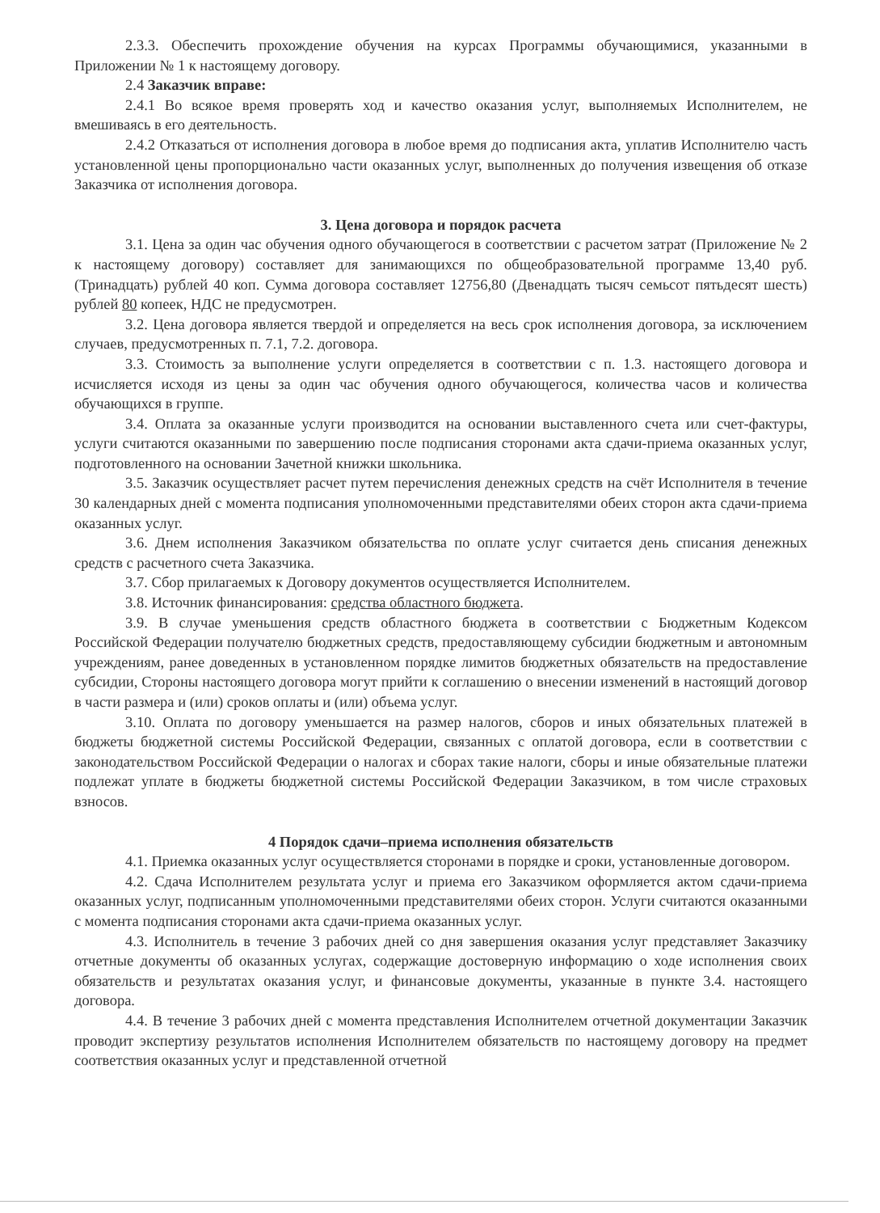2.3.3. Обеспечить прохождение обучения на курсах Программы обучающимися, указанными в Приложении № 1 к настоящему договору.
2.4 Заказчик вправе:
2.4.1 Во всякое время проверять ход и качество оказания услуг, выполняемых Исполнителем, не вмешиваясь в его деятельность.
2.4.2 Отказаться от исполнения договора в любое время до подписания акта, уплатив Исполнителю часть установленной цены пропорционально части оказанных услуг, выполненных до получения извещения об отказе Заказчика от исполнения договора.
3. Цена договора и порядок расчета
3.1. Цена за один час обучения одного обучающегося в соответствии с расчетом затрат (Приложение № 2 к настоящему договору) составляет для занимающихся по общеобразовательной программе 13,40 руб. (Тринадцать) рублей 40 коп. Сумма договора составляет 12756,80 (Двенадцать тысяч семьсот пятьдесят шесть) рублей 80 копеек, НДС не предусмотрен.
3.2. Цена договора является твердой и определяется на весь срок исполнения договора, за исключением случаев, предусмотренных п. 7.1, 7.2. договора.
3.3. Стоимость за выполнение услуги определяется в соответствии с п. 1.3. настоящего договора и исчисляется исходя из цены за один час обучения одного обучающегося, количества часов и количества обучающихся в группе.
3.4. Оплата за оказанные услуги производится на основании выставленного счета или счет-фактуры, услуги считаются оказанными по завершению после подписания сторонами акта сдачи-приема оказанных услуг, подготовленного на основании Зачетной книжки школьника.
3.5. Заказчик осуществляет расчет путем перечисления денежных средств на счёт Исполнителя в течение 30 календарных дней с момента подписания уполномоченными представителями обеих сторон акта сдачи-приема оказанных услуг.
3.6. Днем исполнения Заказчиком обязательства по оплате услуг считается день списания денежных средств с расчетного счета Заказчика.
3.7. Сбор прилагаемых к Договору документов осуществляется Исполнителем.
3.8. Источник финансирования: средства областного бюджета.
3.9. В случае уменьшения средств областного бюджета в соответствии с Бюджетным Кодексом Российской Федерации получателю бюджетных средств, предоставляющему субсидии бюджетным и автономным учреждениям, ранее доведенных в установленном порядке лимитов бюджетных обязательств на предоставление субсидии, Стороны настоящего договора могут прийти к соглашению о внесении изменений в настоящий договор в части размера и (или) сроков оплаты и (или) объема услуг.
3.10. Оплата по договору уменьшается на размер налогов, сборов и иных обязательных платежей в бюджеты бюджетной системы Российской Федерации, связанных с оплатой договора, если в соответствии с законодательством Российской Федерации о налогах и сборах такие налоги, сборы и иные обязательные платежи подлежат уплате в бюджеты бюджетной системы Российской Федерации Заказчиком, в том числе страховых взносов.
4 Порядок сдачи–приема исполнения обязательств
4.1. Приемка оказанных услуг осуществляется сторонами в порядке и сроки, установленные договором.
4.2. Сдача Исполнителем результата услуг и приема его Заказчиком оформляется актом сдачи-приема оказанных услуг, подписанным уполномоченными представителями обеих сторон. Услуги считаются оказанными с момента подписания сторонами акта сдачи-приема оказанных услуг.
4.3. Исполнитель в течение 3 рабочих дней со дня завершения оказания услуг представляет Заказчику отчетные документы об оказанных услугах, содержащие достоверную информацию о ходе исполнения своих обязательств и результатах оказания услуг, и финансовые документы, указанные в пункте 3.4. настоящего договора.
4.4. В течение 3 рабочих дней с момента представления Исполнителем отчетной документации Заказчик проводит экспертизу результатов исполнения Исполнителем обязательств по настоящему договору на предмет соответствия оказанных услуг и представленной отчетной